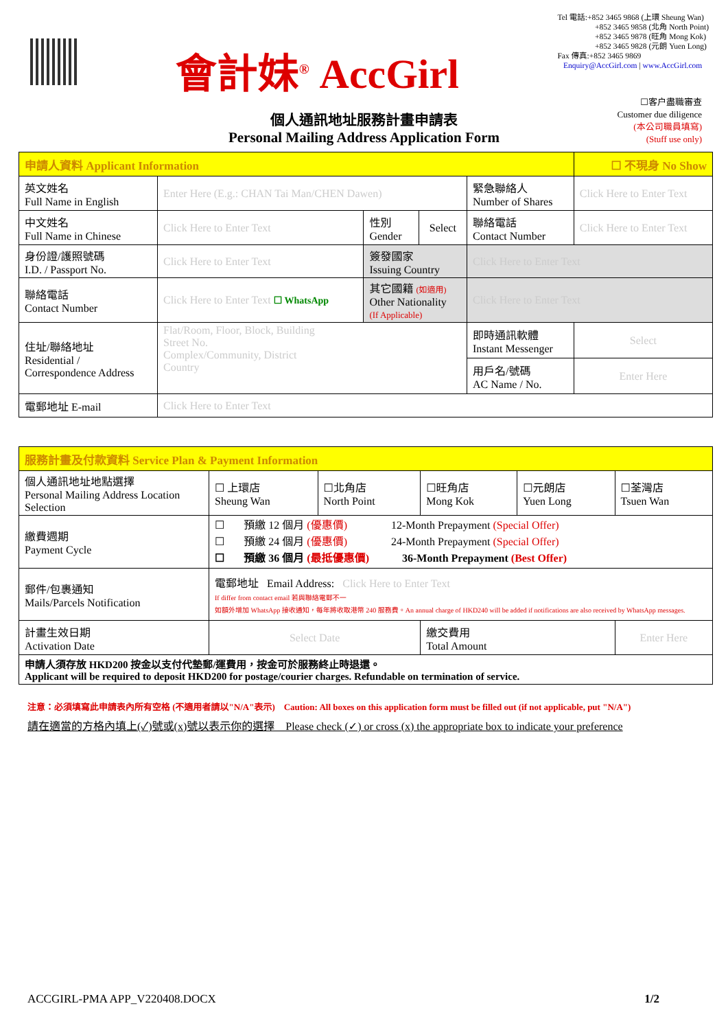會計妹<sup>®</sup> AccGirl
Tel 電話:+852 3465 9868 (上環 Sheung Wan)
+852 3465 9858 (北角 North Point)
+852 3465 9878 (旺角 Mong Kok)
+852 3465 9828 (元朗 Yuen Long)
Fax 傳真:+852 3465 9869
Enquiry@AccGirl.com | www.AccGirl.com
個人通訊地址服務計畫申請表
Personal Mailing Address Application Form
☐客户盡職審查
Customer due diligence
(本公司職員填寫)
(Stuff use only)
| 申請人資料 Applicant Information | | | | | ☐ 不現身 No Show | |
| 英文姓名 Full Name in English | Enter Here (E.g.: CHAN Tai Man/CHEN Dawen) | | | 緊急聯絡人 Number of Shares | | Click Here to Enter Text |
| 中文姓名 Full Name in Chinese | Click Here to Enter Text | 性別 Gender | Select | 聯絡電話 Contact Number | | Click Here to Enter Text |
| 身份證/護照號碼 I.D. / Passport No. | Click Here to Enter Text | 簽發國家 Issuing Country | | Click Here to Enter Text | | |
| 聯絡電話 Contact Number | Click Here to Enter Text ☐ WhatsApp | 其它國籍 (如適用) Other Nationality (If Applicable) | | Click Here to Enter Text | | |
| 住址/聯絡地址 Residential / Correspondence Address | Flat/Room, Floor, Block, Building Street No. Complex/Community, District Country | | | 即時通訊軟體 Instant Messenger | Select | |
| | | | | 用戶名/號碼 AC Name / No. | Enter Here | |
| 電郵地址 E-mail | Click Here to Enter Text | | | | | |
| 服務計畫及付款資料 Service Plan & Payment Information | | | | | |
| 個人通訊地址地點選擇 Personal Mailing Address Location Selection | ☐ 上環店 Sheung Wan | ☐北角店 North Point | ☐旺角店 Mong Kok | ☐元朗店 Yuen Long | ☐荃灣店 Tsuen Wan |
| 繳費週期 Payment Cycle | ☐ 預繳 12 個月 (優惠價) 12-Month Prepayment (Special Offer) ☐ 預繳 24 個月 (優惠價) 24-Month Prepayment (Special Offer) ☐ 預繳 36 個月 (最抵優惠價) 36-Month Prepayment (Best Offer) | | | | |
| 郵件/包裹通知 Mails/Parcels Notification | 電郵地址 Email Address: Click Here to Enter Text If differ from contact email 若與聯絡電郵不一 如額外增加 WhatsApp 接收通知，每年將收取港幣 240 服務費。An annual charge of HKD240 will be added if notifications are also received by WhatsApp messages. | | | | |
| 計畫生效日期 Activation Date | Select Date | | 繳交費用 Total Amount | | Enter Here |
| 申請人須存放 HKD200 按金以支付代墊郵/運費用，按金可於服務終止時退還。 Applicant will be required to deposit HKD200 for postage/courier charges. Refundable on termination of service. | | | | | |
注意：必須填寫此申請表內所有空格 (不適用者請以"N/A"表示) Caution: All boxes on this application form must be filled out (if not applicable, put "N/A")
請在適當的方格內填上(✓)號或(x)號以表示你的選擇 Please check (✓) or cross (x) the appropriate box to indicate your preference
ACCGIRL-PMA APP_V220408.DOCX 1/2